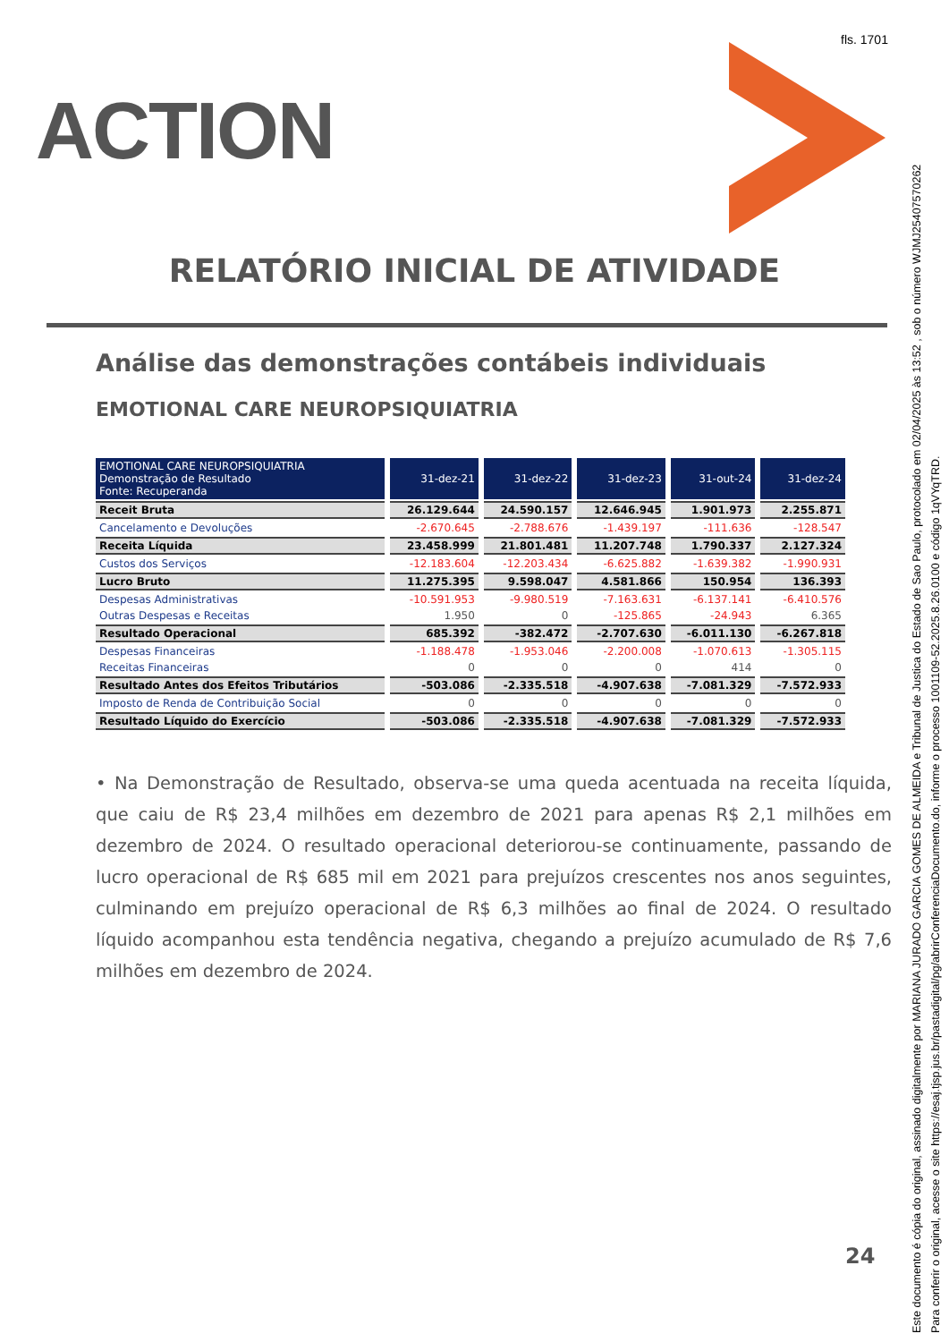fls. 1701
ACTION
RELATÓRIO INICIAL DE ATIVIDADE
Análise das demonstrações contábeis individuais
EMOTIONAL CARE NEUROPSIQUIATRIA
| EMOTIONAL CARE NEUROPSIQUIATRIA Demonstração de Resultado Fonte: Recuperanda | 31-dez-21 | 31-dez-22 | 31-dez-23 | 31-out-24 | 31-dez-24 |
| Receit Bruta | 26.129.644 | 24.590.157 | 12.646.945 | 1.901.973 | 2.255.871 |
| Cancelamento e Devoluções | -2.670.645 | -2.788.676 | -1.439.197 | -111.636 | -128.547 |
| Receita Líquida | 23.458.999 | 21.801.481 | 11.207.748 | 1.790.337 | 2.127.324 |
| Custos dos Serviços | -12.183.604 | -12.203.434 | -6.625.882 | -1.639.382 | -1.990.931 |
| Lucro Bruto | 11.275.395 | 9.598.047 | 4.581.866 | 150.954 | 136.393 |
| Despesas Administrativas | -10.591.953 | -9.980.519 | -7.163.631 | -6.137.141 | -6.410.576 |
| Outras Despesas e Receitas | 1.950 | 0 | -125.865 | -24.943 | 6.365 |
| Resultado Operacional | 685.392 | -382.472 | -2.707.630 | -6.011.130 | -6.267.818 |
| Despesas Financeiras | -1.188.478 | -1.953.046 | -2.200.008 | -1.070.613 | -1.305.115 |
| Receitas Financeiras | 0 | 0 | 0 | 414 | 0 |
| Resultado Antes dos Efeitos Tributários | -503.086 | -2.335.518 | -4.907.638 | -7.081.329 | -7.572.933 |
| Imposto de Renda de Contribuição Social | 0 | 0 | 0 | 0 | 0 |
| Resultado Líquido do Exercício | -503.086 | -2.335.518 | -4.907.638 | -7.081.329 | -7.572.933 |
• Na Demonstração de Resultado, observa-se uma queda acentuada na receita líquida, que caiu de R$ 23,4 milhões em dezembro de 2021 para apenas R$ 2,1 milhões em dezembro de 2024. O resultado operacional deteriorou-se continuamente, passando de lucro operacional de R$ 685 mil em 2021 para prejuízos crescentes nos anos seguintes, culminando em prejuízo operacional de R$ 6,3 milhões ao final de 2024. O resultado líquido acompanhou esta tendência negativa, chegando a prejuízo acumulado de R$ 7,6 milhões em dezembro de 2024.
24
Este documento é cópia do original, assinado digitalmente por MARIANA JURADO GARCIA GOMES DE ALMEIDA e Tribunal de Justica do Estado de Sao Paulo, protocolado em 02/04/2025 às 13:52 , sob o número WJMJ25407570262
Para conferir o original, acesse o site https://esaj.tjsp.jus.br/pastadigital/pg/abrirConferenciaDocumento.do, informe o processo 1001109-52.2025.8.26.0100 e código 1qVYqTRD.